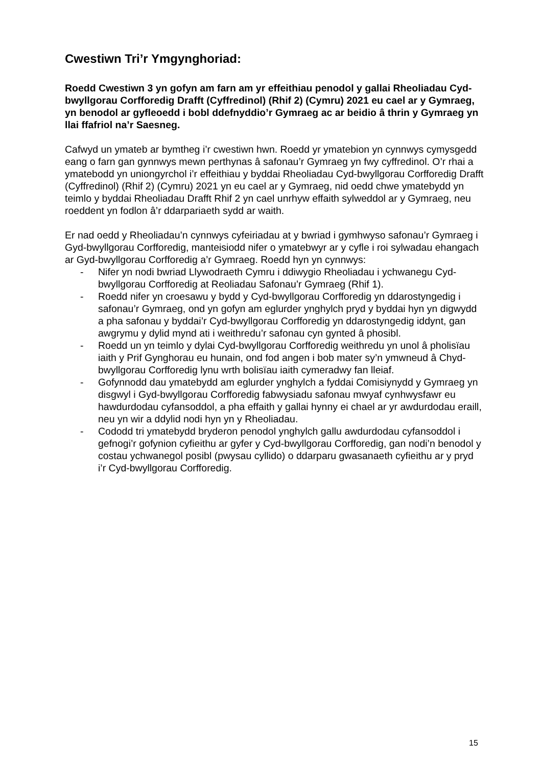Cwestiwn Tri’r Ymgynghoriad:
Roedd Cwestiwn 3 yn gofyn am farn am yr effeithiau penodol y gallai Rheoliadau Cyd-bwyllgorau Corfforedig Drafft (Cyffredinol) (Rhif 2) (Cymru) 2021 eu cael ar y Gymraeg, yn benodol ar gyfleoedd i bobl ddefnyddio’r Gymraeg ac ar beidio â thrin y Gymraeg yn llai ffafriol na’r Saesneg.
Cafwyd un ymateb ar bymtheg i’r cwestiwn hwn. Roedd yr ymatebion yn cynnwys cymysgedd eang o farn gan gynnwys mewn perthynas â safonau’r Gymraeg yn fwy cyffredinol. O’r rhai a ymatebodd yn uniongyrchol i’r effeithiau y byddai Rheoliadau Cyd-bwyllgorau Corfforedig Drafft (Cyffredinol) (Rhif 2) (Cymru) 2021 yn eu cael ar y Gymraeg, nid oedd chwe ymatebydd yn teimlo y byddai Rheoliadau Drafft Rhif 2 yn cael unrhyw effaith sylweddol ar y Gymraeg, neu roeddent yn fodlon â’r ddarpariaeth sydd ar waith.
Er nad oedd y Rheoliadau’n cynnwys cyfeiriadau at y bwriad i gymhwyso safonau’r Gymraeg i Gyd-bwyllgorau Corfforedig, manteisiodd nifer o ymatebwyr ar y cyfle i roi sylwadau ehangach ar Gyd-bwyllgorau Corfforedig a’r Gymraeg. Roedd hyn yn cynnwys:
- Nifer yn nodi bwriad Llywodraeth Cymru i ddiwygio Rheoliadau i ychwanegu Cyd-bwyllgorau Corfforedig at Reoliadau Safonau’r Gymraeg (Rhif 1).
- Roedd nifer yn croesawu y bydd y Cyd-bwyllgorau Corfforedig yn ddarostyngedig i safonau’r Gymraeg, ond yn gofyn am eglurder ynghylch pryd y byddai hyn yn digwydd a pha safonau y byddai’r Cyd-bwyllgorau Corfforedig yn ddarostyngedig iddynt, gan awgrymu y dylid mynd ati i weithredu’r safonau cyn gynted â phosibl.
- Roedd un yn teimlo y dylai Cyd-bwyllgorau Corfforedig weithredu yn unol â pholisïau iaith y Prif Gynghorau eu hunain, ond fod angen i bob mater sy’n ymwneud â Chyd-bwyllgorau Corfforedig lynu wrth bolisïau iaith cymeradwy fan lleiaf.
- Gofynnodd dau ymatebydd am eglurder ynghylch a fyddai Comisiynydd y Gymraeg yn disgwyl i Gyd-bwyllgorau Corfforedig fabwysiadu safonau mwyaf cynhwysfawr eu hawdurdodau cyfansoddol, a pha effaith y gallai hynny ei chael ar yr awdurdodau eraill, neu yn wir a ddylid nodi hyn yn y Rheoliadau.
- Cododd tri ymatebydd bryderon penodol ynghylch gallu awdurdodau cyfansoddol i gefnogi’r gofynion cyfieithu ar gyfer y Cyd-bwyllgorau Corfforedig, gan nodi’n benodol y costau ychwanegol posibl (pwysau cyllido) o ddarparu gwasanaeth cyfieithu ar y pryd i’r Cyd-bwyllgorau Corfforedig.
15